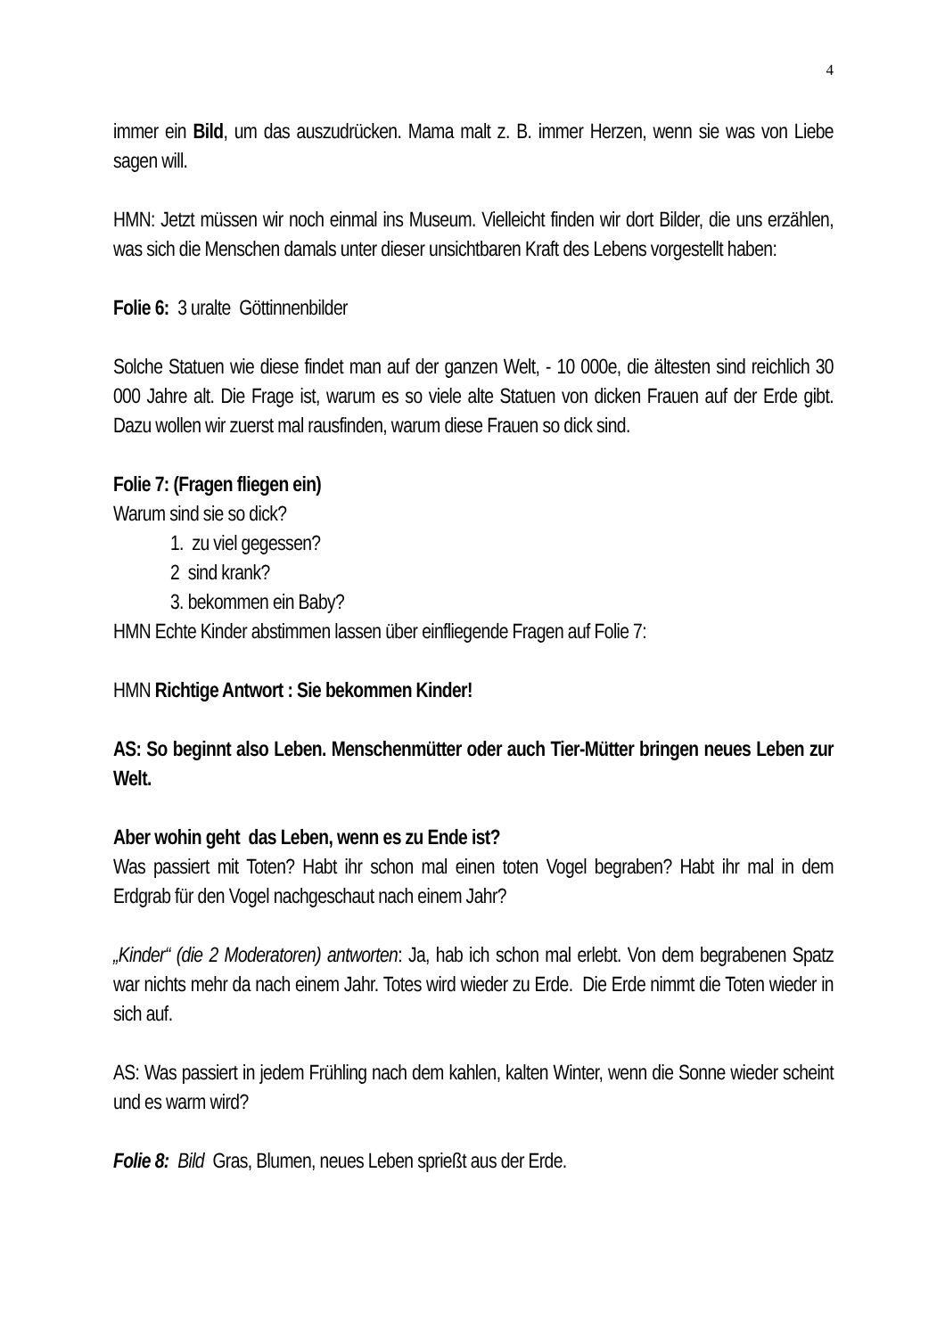4
immer ein Bild, um das auszudrücken. Mama malt z. B. immer Herzen, wenn sie was von Liebe sagen will.
HMN: Jetzt müssen wir noch einmal ins Museum. Vielleicht finden wir dort Bilder, die uns erzählen, was sich die Menschen damals unter dieser unsichtbaren Kraft des Lebens vorgestellt haben:
Folie 6: 3 uralte Göttinnenbilder
Solche Statuen wie diese findet man auf der ganzen Welt, - 10 000e, die ältesten sind reichlich 30 000 Jahre alt. Die Frage ist, warum es so viele alte Statuen von dicken Frauen auf der Erde gibt. Dazu wollen wir zuerst mal rausfinden, warum diese Frauen so dick sind.
Folie 7: (Fragen fliegen ein)
Warum sind sie so dick?
1. zu viel gegessen?
2 sind krank?
3. bekommen ein Baby?
HMN Echte Kinder abstimmen lassen über einfliegende Fragen auf Folie 7:
HMN Richtige Antwort : Sie bekommen Kinder!
AS: So beginnt also Leben. Menschenmütter oder auch Tier-Mütter bringen neues Leben zur Welt.
Aber wohin geht das Leben, wenn es zu Ende ist?
Was passiert mit Toten? Habt ihr schon mal einen toten Vogel begraben? Habt ihr mal in dem Erdgrab für den Vogel nachgeschaut nach einem Jahr?
„Kinder“ (die 2 Moderatoren) antworten: Ja, hab ich schon mal erlebt. Von dem begrabenen Spatz war nichts mehr da nach einem Jahr. Totes wird wieder zu Erde. Die Erde nimmt die Toten wieder in sich auf.
AS: Was passiert in jedem Frühling nach dem kahlen, kalten Winter, wenn die Sonne wieder scheint und es warm wird?
Folie 8: Bild Gras, Blumen, neues Leben sprießt aus der Erde.